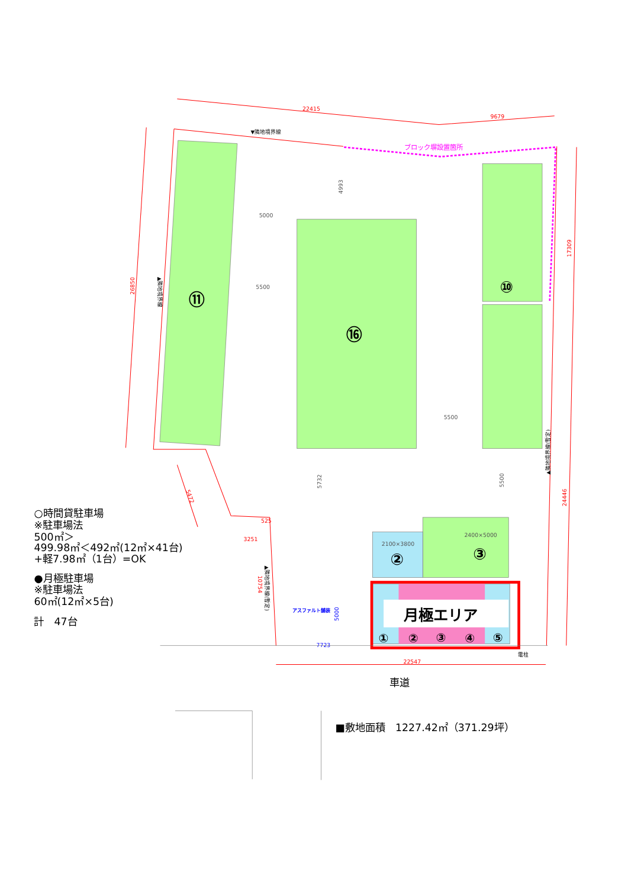22415
9679
26850
17309
24446
5472
3251
525
10754
22547
ブロック塀設置箇所
▼隣地境界線
▲隣地境界線
▲隣地境界線(暫定)
▲隣地境界線(暫定)
⑪
⑯
⑩
②
③
5000
5500
5500
4993
5732
5500
2100×3800
2400×5000
月極エリア
①
②
③
④
⑤
アスファルト舗装
5000
7723
電柱
○時間貸駐車場
※駐車場法
500㎡＞
499.98㎡＜492㎡(12㎡×41台)
+軽7.98㎡（1台）=OK
●月極駐車場
※駐車場法
60㎡(12㎡×5台)
計　47台
車道
■敷地面積　1227.42㎡（371.29坪）